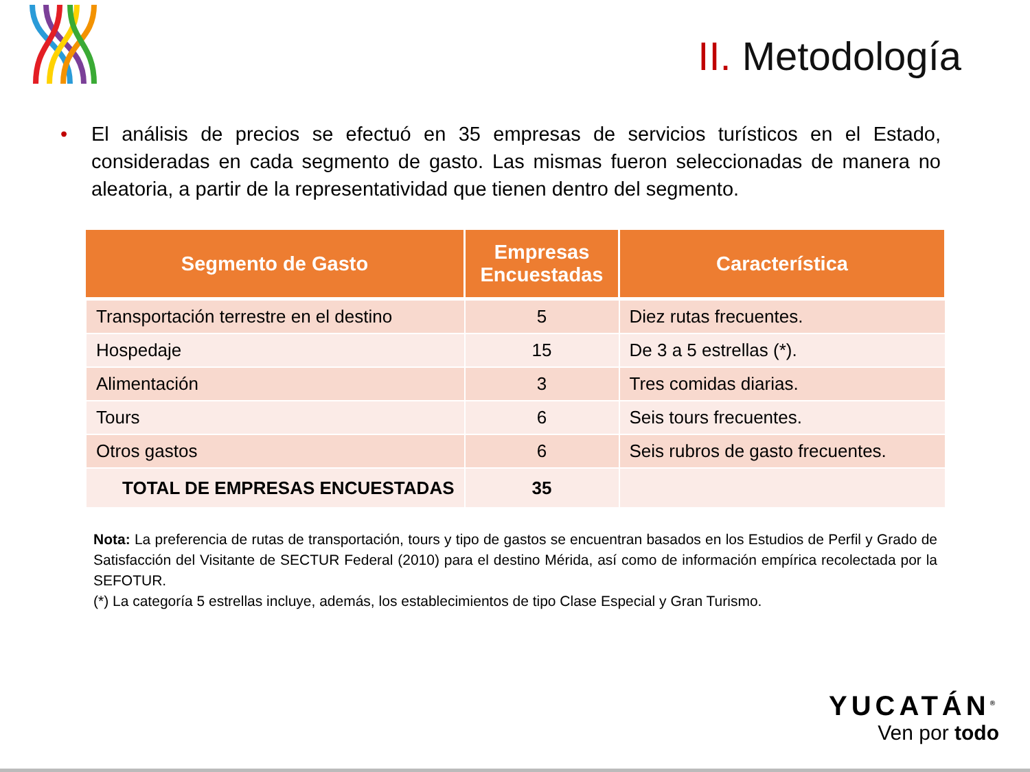II. Metodología
• El análisis de precios se efectuó en 35 empresas de servicios turísticos en el Estado, consideradas en cada segmento de gasto. Las mismas fueron seleccionadas de manera no aleatoria, a partir de la representatividad que tienen dentro del segmento.
| Segmento de Gasto | Empresas Encuestadas | Característica |
| --- | --- | --- |
| Transportación terrestre en el destino | 5 | Diez rutas frecuentes. |
| Hospedaje | 15 | De 3 a 5 estrellas (*). |
| Alimentación | 3 | Tres comidas diarias. |
| Tours | 6 | Seis tours frecuentes. |
| Otros gastos | 6 | Seis rubros de gasto frecuentes. |
| TOTAL DE EMPRESAS ENCUESTADAS | 35 | |
Nota: La preferencia de rutas de transportación, tours y tipo de gastos se encuentran basados en los Estudios de Perfil y Grado de Satisfacción del Visitante de SECTUR Federal (2010) para el destino Mérida, así como de información empírica recolectada por la SEFOTUR.
(*) La categoría 5 estrellas incluye, además, los establecimientos de tipo Clase Especial y Gran Turismo.
YUCATÁN<sup>®</sup>
Ven por todo